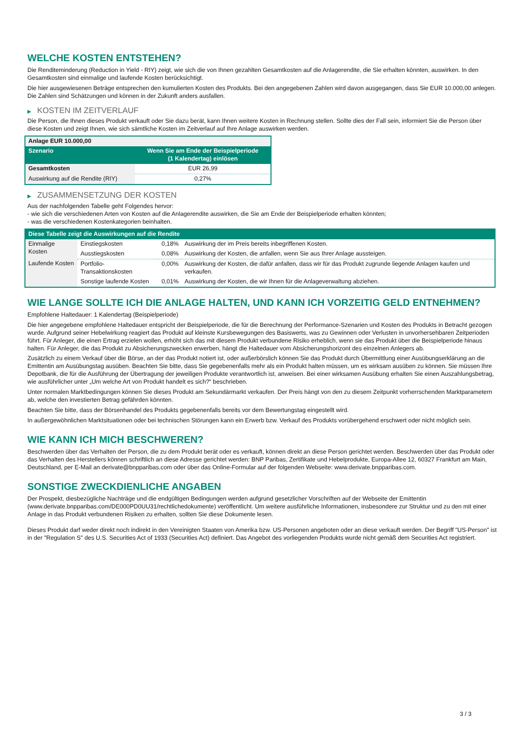WELCHE KOSTEN ENTSTEHEN?
Die Renditeminderung (Reduction in Yield - RIY) zeigt, wie sich die von Ihnen gezahlten Gesamtkosten auf die Anlagerendite, die Sie erhalten könnten, auswirken. In den Gesamtkosten sind einmalige und laufende Kosten berücksichtigt.
Die hier ausgewiesenen Beträge entsprechen den kumulierten Kosten des Produkts. Bei den angegebenen Zahlen wird davon ausgegangen, dass Sie EUR 10.000,00 anlegen. Die Zahlen sind Schätzungen und können in der Zukunft anders ausfallen.
▶ KOSTEN IM ZEITVERLAUF
Die Person, die Ihnen dieses Produkt verkauft oder Sie dazu berät, kann Ihnen weitere Kosten in Rechnung stellen. Sollte dies der Fall sein, informiert Sie die Person über diese Kosten und zeigt Ihnen, wie sich sämtliche Kosten im Zeitverlauf auf Ihre Anlage auswirken werden.
| Anlage EUR 10.000,00 | |
| --- | --- |
| Szenario | Wenn Sie am Ende der Beispielperiode (1 Kalendertag) einlösen |
| Gesamtkosten | EUR 26,99 |
| Auswirkung auf die Rendite (RIY) | 0,27% |
▶ ZUSAMMENSETZUNG DER KOSTEN
Aus der nachfolgenden Tabelle geht Folgendes hervor:
- wie sich die verschiedenen Arten von Kosten auf die Anlagerendite auswirken, die Sie am Ende der Beispielperiode erhalten könnten;
- was die verschiedenen Kostenkategorien beinhalten.
| Diese Tabelle zeigt die Auswirkungen auf die Rendite | | | |
| --- | --- | --- | --- |
| Einmalige Kosten | Einstiegskosten | 0,18% | Auswirkung der im Preis bereits inbegriffenen Kosten. |
| | Ausstiegskosten | 0,08% | Auswirkung der Kosten, die anfallen, wenn Sie aus Ihrer Anlage aussteigen. |
| Laufende Kosten | Portfolio-Transaktionskosten | 0,00% | Auswirkung der Kosten, die dafür anfallen, dass wir für das Produkt zugrunde liegende Anlagen kaufen und verkaufen. |
| | Sonstige laufende Kosten | 0,01% | Auswirkung der Kosten, die wir Ihnen für die Anlageverwaltung abziehen. |
WIE LANGE SOLLTE ICH DIE ANLAGE HALTEN, UND KANN ICH VORZEITIG GELD ENTNEHMEN?
Empfohlene Haltedauer: 1 Kalendertag (Beispielperiode)
Die hier angegebene empfohlene Haltedauer entspricht der Beispielperiode, die für die Berechnung der Performance-Szenarien und Kosten des Produkts in Betracht gezogen wurde. Aufgrund seiner Hebelwirkung reagiert das Produkt auf kleinste Kursbewegungen des Basiswerts, was zu Gewinnen oder Verlusten in unvorhersehbaren Zeitperioden führt. Für Anleger, die einen Ertrag erzielen wollen, erhöht sich das mit diesem Produkt verbundene Risiko erheblich, wenn sie das Produkt über die Beispielperiode hinaus halten. Für Anleger, die das Produkt zu Absicherungszwecken erwerben, hängt die Haltedauer vom Absicherungshorizont des einzelnen Anlegers ab.
Zusätzlich zu einem Verkauf über die Börse, an der das Produkt notiert ist, oder außerbörslich können Sie das Produkt durch Übermittlung einer Ausübungserklärung an die Emittentin am Ausübungstag ausüben. Beachten Sie bitte, dass Sie gegebenenfalls mehr als ein Produkt halten müssen, um es wirksam ausüben zu können. Sie müssen Ihre Depotbank, die für die Ausführung der Übertragung der jeweiligen Produkte verantwortlich ist, anweisen. Bei einer wirksamen Ausübung erhalten Sie einen Auszahlungsbetrag, wie ausführlicher unter „Um welche Art von Produkt handelt es sich?“ beschrieben.
Unter normalen Marktbedingungen können Sie dieses Produkt am Sekundärmarkt verkaufen. Der Preis hängt von den zu diesem Zeitpunkt vorherrschenden Marktparametern ab, welche den investierten Betrag gefährden könnten.
Beachten Sie bitte, dass der Börsenhandel des Produkts gegebenenfalls bereits vor dem Bewertungstag eingestellt wird.
In außergewöhnlichen Marktsituationen oder bei technischen Störungen kann ein Erwerb bzw. Verkauf des Produkts vorübergehend erschwert oder nicht möglich sein.
WIE KANN ICH MICH BESCHWEREN?
Beschwerden über das Verhalten der Person, die zu dem Produkt berät oder es verkauft, können direkt an diese Person gerichtet werden. Beschwerden über das Produkt oder das Verhalten des Herstellers können schriftlich an diese Adresse gerichtet werden: BNP Paribas, Zertifikate und Hebelprodukte, Europa-Allee 12, 60327 Frankfurt am Main, Deutschland, per E-Mail an derivate@bnpparibas.com oder über das Online-Formular auf der folgenden Webseite: www.derivate.bnpparibas.com.
SONSTIGE ZWECKDIENLICHE ANGABEN
Der Prospekt, diesbezügliche Nachträge und die endgültigen Bedingungen werden aufgrund gesetzlicher Vorschriften auf der Webseite der Emittentin (www.derivate.bnpparibas.com/DE000PD0UU31/rechtlichedokumente) veröffentlicht. Um weitere ausführliche Informationen, insbesondere zur Struktur und zu den mit einer Anlage in das Produkt verbundenen Risiken zu erhalten, sollten Sie diese Dokumente lesen.
Dieses Produkt darf weder direkt noch indirekt in den Vereinigten Staaten von Amerika bzw. US-Personen angeboten oder an diese verkauft werden. Der Begriff "US-Person" ist in der "Regulation S" des U.S. Securities Act of 1933 (Securities Act) definiert. Das Angebot des vorliegenden Produkts wurde nicht gemäß dem Securities Act registriert.
3 / 3